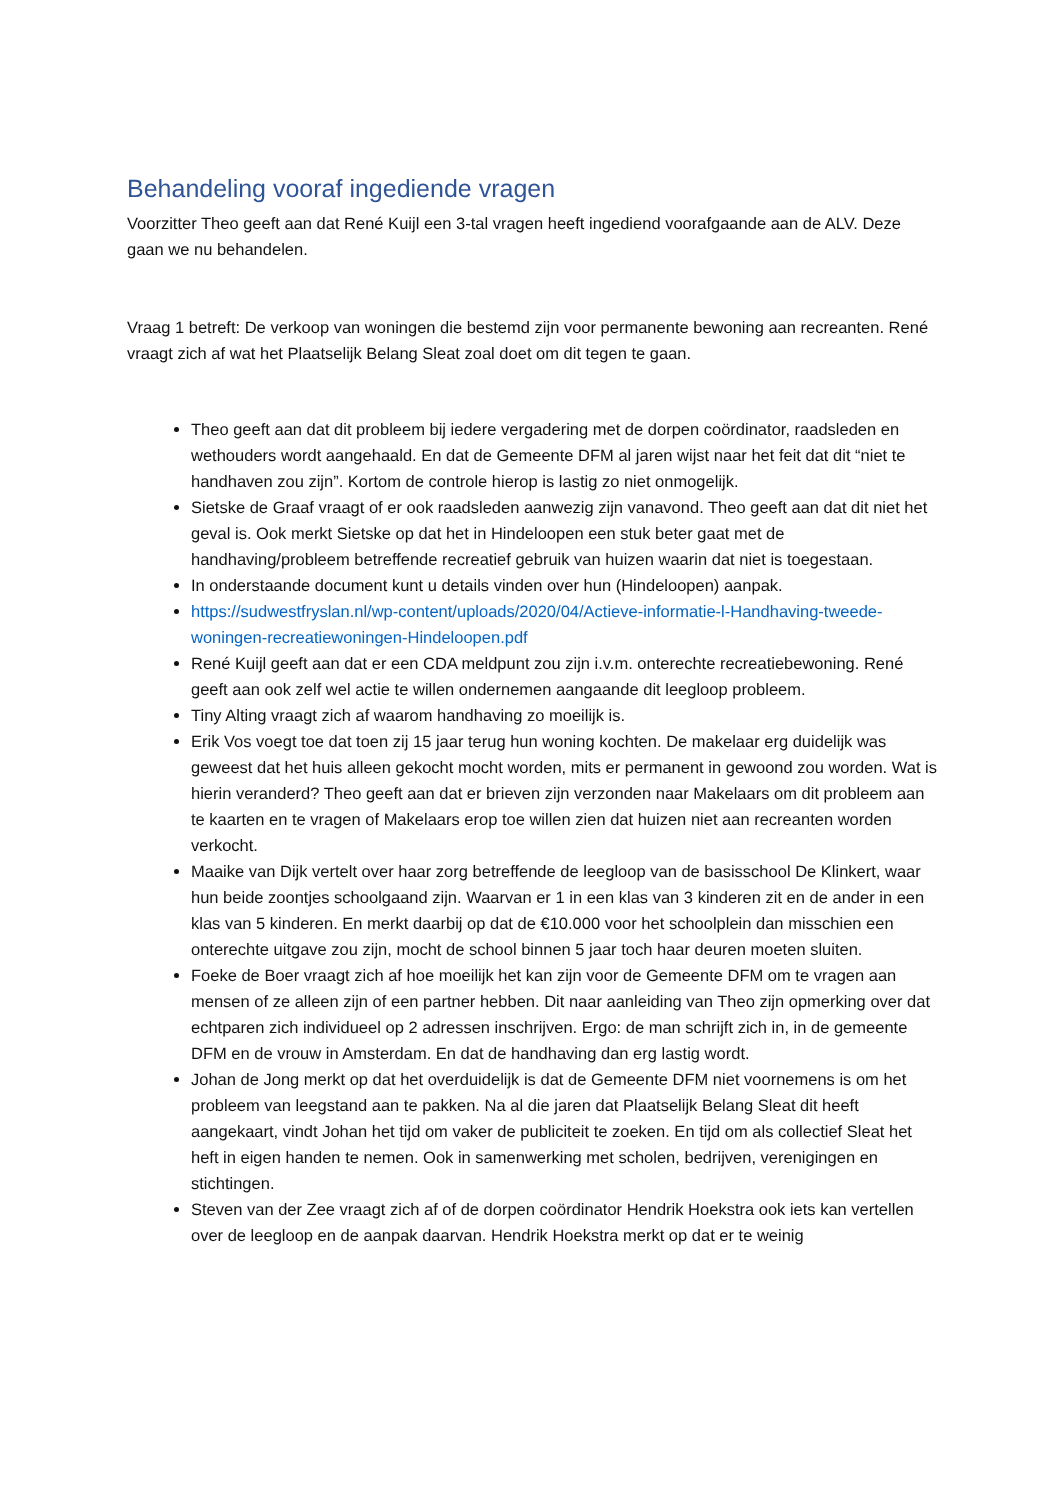Behandeling vooraf ingediende vragen
Voorzitter Theo geeft aan dat René Kuijl een 3-tal vragen heeft ingediend voorafgaande aan de ALV. Deze gaan we nu behandelen.
Vraag 1 betreft: De verkoop van woningen die bestemd zijn voor permanente bewoning aan recreanten. René vraagt zich af wat het Plaatselijk Belang Sleat zoal doet om dit tegen te gaan.
Theo geeft aan dat dit probleem bij iedere vergadering met de dorpen coördinator, raadsleden en wethouders wordt aangehaald. En dat de Gemeente DFM al jaren wijst naar het feit dat dit “niet te handhaven zou zijn”. Kortom de controle hierop is lastig zo niet onmogelijk.
Sietske de Graaf vraagt of er ook raadsleden aanwezig zijn vanavond. Theo geeft aan dat dit niet het geval is. Ook merkt Sietske op dat het in Hindeloopen een stuk beter gaat met de handhaving/probleem betreffende recreatief gebruik van huizen waarin dat niet is toegestaan.
In onderstaande document kunt u details vinden over hun (Hindeloopen) aanpak.
https://sudwestfryslan.nl/wp-content/uploads/2020/04/Actieve-informatie-l-Handhaving-tweede-woningen-recreatiewoningen-Hindeloopen.pdf
René Kuijl geeft aan dat er een CDA meldpunt zou zijn i.v.m. onterechte recreatiebewoning. René geeft aan ook zelf wel actie te willen ondernemen aangaande dit leegloop probleem.
Tiny Alting vraagt zich af waarom handhaving zo moeilijk is.
Erik Vos voegt toe dat toen zij 15 jaar terug hun woning kochten. De makelaar erg duidelijk was geweest dat het huis alleen gekocht mocht worden, mits er permanent in gewoond zou worden. Wat is hierin veranderd? Theo geeft aan dat er brieven zijn verzonden naar Makelaars om dit probleem aan te kaarten en te vragen of Makelaars erop toe willen zien dat huizen niet aan recreanten worden verkocht.
Maaike van Dijk vertelt over haar zorg betreffende de leegloop van de basisschool De Klinkert, waar hun beide zoontjes schoolgaand zijn. Waarvan er 1 in een klas van 3 kinderen zit en de ander in een klas van 5 kinderen. En merkt daarbij op dat de €10.000 voor het schoolplein dan misschien een onterechte uitgave zou zijn, mocht de school binnen 5 jaar toch haar deuren moeten sluiten.
Foeke de Boer vraagt zich af hoe moeilijk het kan zijn voor de Gemeente DFM om te vragen aan mensen of ze alleen zijn of een partner hebben. Dit naar aanleiding van Theo zijn opmerking over dat echtparen zich individueel op 2 adressen inschrijven. Ergo: de man schrijft zich in, in de gemeente DFM en de vrouw in Amsterdam. En dat de handhaving dan erg lastig wordt.
Johan de Jong merkt op dat het overduidelijk is dat de Gemeente DFM niet voornemens is om het probleem van leegstand aan te pakken. Na al die jaren dat Plaatselijk Belang Sleat dit heeft aangekaart, vindt Johan het tijd om vaker de publiciteit te zoeken. En tijd om als collectief Sleat het heft in eigen handen te nemen. Ook in samenwerking met scholen, bedrijven, verenigingen en stichtingen.
Steven van der Zee vraagt zich af of de dorpen coördinator Hendrik Hoekstra ook iets kan vertellen over de leegloop en de aanpak daarvan. Hendrik Hoekstra merkt op dat er te weinig